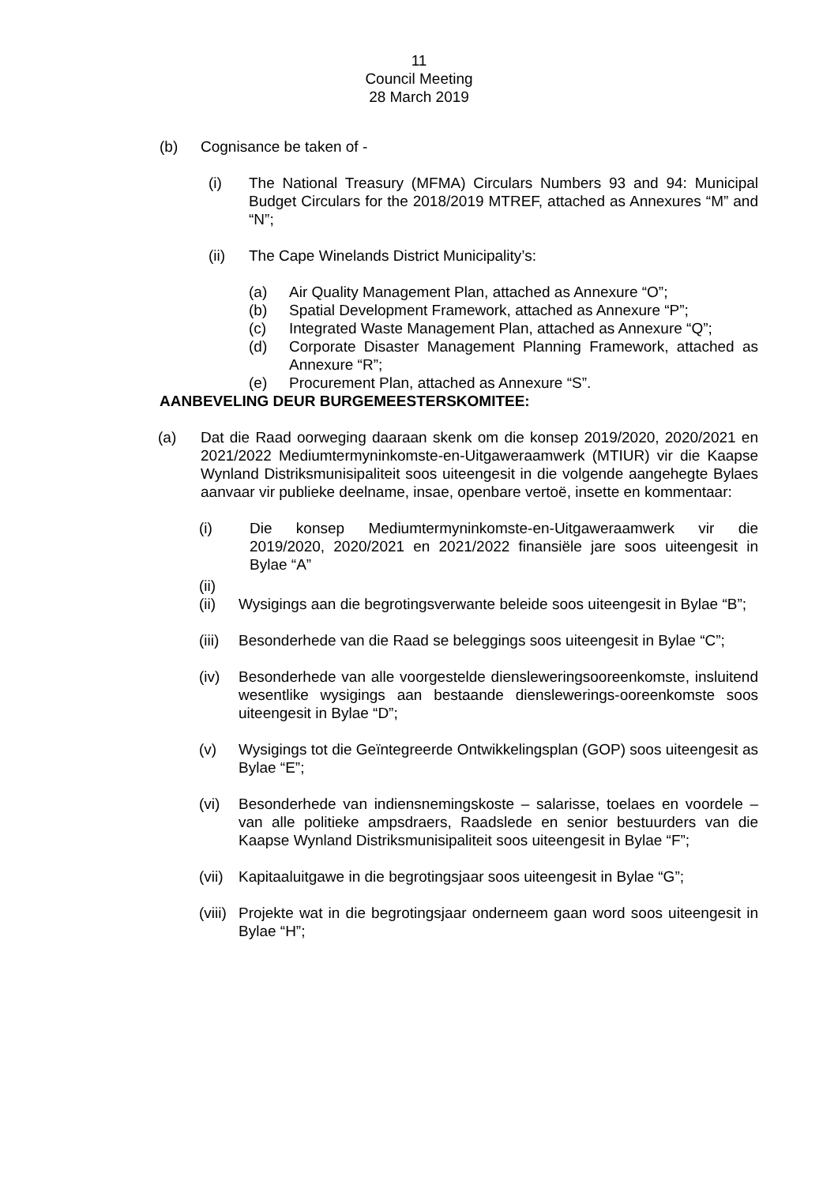11
Council Meeting
28 March 2019
(b) Cognisance be taken of -
(i) The National Treasury (MFMA) Circulars Numbers 93 and 94: Municipal Budget Circulars for the 2018/2019 MTREF, attached as Annexures “M” and “N”;
(ii) The Cape Winelands District Municipality’s:
(a) Air Quality Management Plan, attached as Annexure “O”;
(b) Spatial Development Framework, attached as Annexure “P”;
(c) Integrated Waste Management Plan, attached as Annexure “Q”;
(d) Corporate Disaster Management Planning Framework, attached as Annexure “R”;
(e) Procurement Plan, attached as Annexure “S”.
AANBEVELING DEUR BURGEMEESTERSKOMITEE:
(a) Dat die Raad oorweging daaraan skenk om die konsep 2019/2020, 2020/2021 en 2021/2022 Mediumtermyninkomste-en-Uitgaweraamwerk (MTIUR) vir die Kaapse Wynland Distriksmunisipaliteit soos uiteengesit in die volgende aangehegte Bylaes aanvaar vir publieke deelname, insae, openbare vertoë, insette en kommentaar:
(i) Die konsep Mediumtermyninkomste-en-Uitgaweraamwerk vir die 2019/2020, 2020/2021 en 2021/2022 finansiële jare soos uiteengesit in Bylae “A”
(ii)
(ii) Wysigings aan die begrotingsverwante beleide soos uiteengesit in Bylae “B”;
(iii) Besonderhede van die Raad se beleggings soos uiteengesit in Bylae “C”;
(iv) Besonderhede van alle voorgestelde diensleweringsooreenkomste, insluitend wesentlike wysigings aan bestaande dienslewerings-ooreenkomste soos uiteengesit in Bylae “D”;
(v) Wysigings tot die Geïntegreerde Ontwikkelingsplan (GOP) soos uiteengesit as Bylae “E”;
(vi) Besonderhede van indiensnemingskoste – salarisse, toelaes en voordele – van alle politieke ampsdraers, Raadslede en senior bestuurders van die Kaapse Wynland Distriksmunisipaliteit soos uiteengesit in Bylae “F”;
(vii) Kapitaaluitgawe in die begrotingsjaar soos uiteengesit in Bylae “G”;
(viii) Projekte wat in die begrotingsjaar onderneem gaan word soos uiteengesit in Bylae “H”;